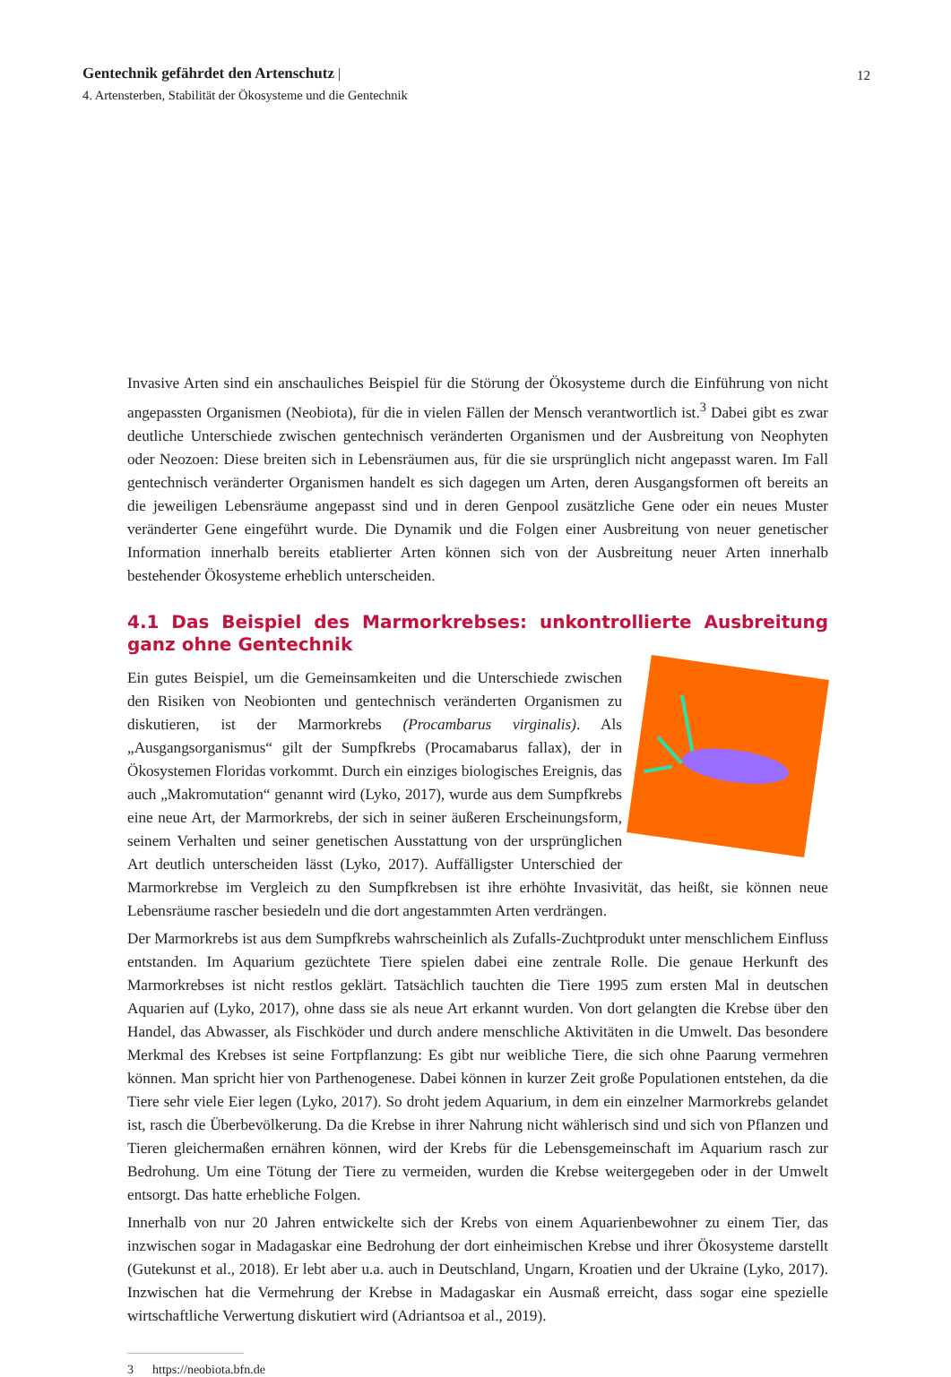Gentechnik gefährdet den Artenschutz | 12
4. Artensterben, Stabilität der Ökosysteme und die Gentechnik
Invasive Arten sind ein anschauliches Beispiel für die Störung der Ökosysteme durch die Einführung von nicht angepassten Organismen (Neobiota), für die in vielen Fällen der Mensch verantwortlich ist.<sup>3</sup> Dabei gibt es zwar deutliche Unterschiede zwischen gentechnisch veränderten Organismen und der Ausbreitung von Neophyten oder Neozoen: Diese breiten sich in Lebensräumen aus, für die sie ursprünglich nicht angepasst waren. Im Fall gentechnisch veränderter Organismen handelt es sich dagegen um Arten, deren Ausgangsformen oft bereits an die jeweiligen Lebensräume angepasst sind und in deren Genpool zusätzliche Gene oder ein neues Muster veränderter Gene eingeführt wurde. Die Dynamik und die Folgen einer Ausbreitung von neuer genetischer Information innerhalb bereits etablierter Arten können sich von der Ausbreitung neuer Arten innerhalb bestehender Ökosysteme erheblich unterscheiden.
4.1 Das Beispiel des Marmorkrebses: unkontrollierte Ausbreitung ganz ohne Gentechnik
Ein gutes Beispiel, um die Gemeinsamkeiten und die Unterschiede zwischen den Risiken von Neobionten und gentechnisch veränderten Organismen zu diskutieren, ist der Marmorkrebs (Procambarus virginalis). Als „Ausgangsorganismus“ gilt der Sumpfkrebs (Procamabarus fallax), der in Ökosystemen Floridas vorkommt. Durch ein einziges biologisches Ereignis, das auch „Makromutation“ genannt wird (Lyko, 2017), wurde aus dem Sumpfkrebs eine neue Art, der Marmorkrebs, der sich in seiner äußeren Erscheinungsform, seinem Verhalten und seiner genetischen Ausstattung von der ursprünglichen Art deutlich unterscheiden lässt (Lyko, 2017). Auffälligster Unterschied der Marmorkrebse im Vergleich zu den Sumpfkrebsen ist ihre erhöhte Invasivität, das heißt, sie können neue Lebensräume rascher besiedeln und die dort angestammten Arten verdrängen.
Der Marmorkrebs ist aus dem Sumpfkrebs wahrscheinlich als Zufalls-Zuchtprodukt unter menschlichem Einfluss entstanden. Im Aquarium gezüchtete Tiere spielen dabei eine zentrale Rolle. Die genaue Herkunft des Marmorkrebses ist nicht restlos geklärt. Tatsächlich tauchten die Tiere 1995 zum ersten Mal in deutschen Aquarien auf (Lyko, 2017), ohne dass sie als neue Art erkannt wurden. Von dort gelangten die Krebse über den Handel, das Abwasser, als Fischköder und durch andere menschliche Aktivitäten in die Umwelt. Das besondere Merkmal des Krebses ist seine Fortpflanzung: Es gibt nur weibliche Tiere, die sich ohne Paarung vermehren können. Man spricht hier von Parthenogenese. Dabei können in kurzer Zeit große Populationen entstehen, da die Tiere sehr viele Eier legen (Lyko, 2017). So droht jedem Aquarium, in dem ein einzelner Marmorkrebs gelandet ist, rasch die Überbevölkerung. Da die Krebse in ihrer Nahrung nicht wählerisch sind und sich von Pflanzen und Tieren gleichermaßen ernähren können, wird der Krebs für die Lebensgemeinschaft im Aquarium rasch zur Bedrohung. Um eine Tötung der Tiere zu vermeiden, wurden die Krebse weitergegeben oder in der Umwelt entsorgt. Das hatte erhebliche Folgen.
Innerhalb von nur 20 Jahren entwickelte sich der Krebs von einem Aquarienbewohner zu einem Tier, das inzwischen sogar in Madagaskar eine Bedrohung der dort einheimischen Krebse und ihrer Ökosysteme darstellt (Gutekunst et al., 2018). Er lebt aber u.a. auch in Deutschland, Ungarn, Kroatien und der Ukraine (Lyko, 2017). Inzwischen hat die Vermehrung der Krebse in Madagaskar ein Ausmaß erreicht, dass sogar eine spezielle wirtschaftliche Verwertung diskutiert wird (Adriantsoa et al., 2019).
3 https://neobiota.bfn.de